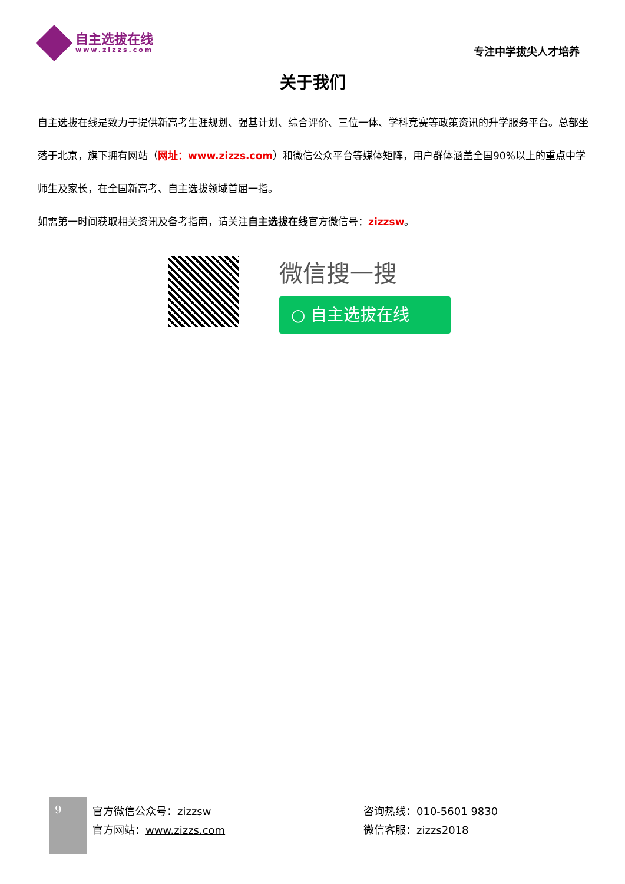自主选拔在线
www.zizzs.com
专注中学拔尖人才培养
关于我们
自主选拔在线是致力于提供新高考生涯规划、强基计划、综合评价、三位一体、学科竞赛等政策资讯的升学服务平台。总部坐落于北京，旗下拥有网站（网址：www.zizzs.com）和微信公众平台等媒体矩阵，用户群体涵盖全国90%以上的重点中学师生及家长，在全国新高考、自主选拔领域首屈一指。
如需第一时间获取相关资讯及备考指南，请关注自主选拔在线官方微信号：zizzsw。
微信搜一搜
○ 自主选拔在线
9
官方微信公众号：zizzsw
官方网站：www.zizzs.com
咨询热线：010-5601 9830
微信客服：zizzs2018